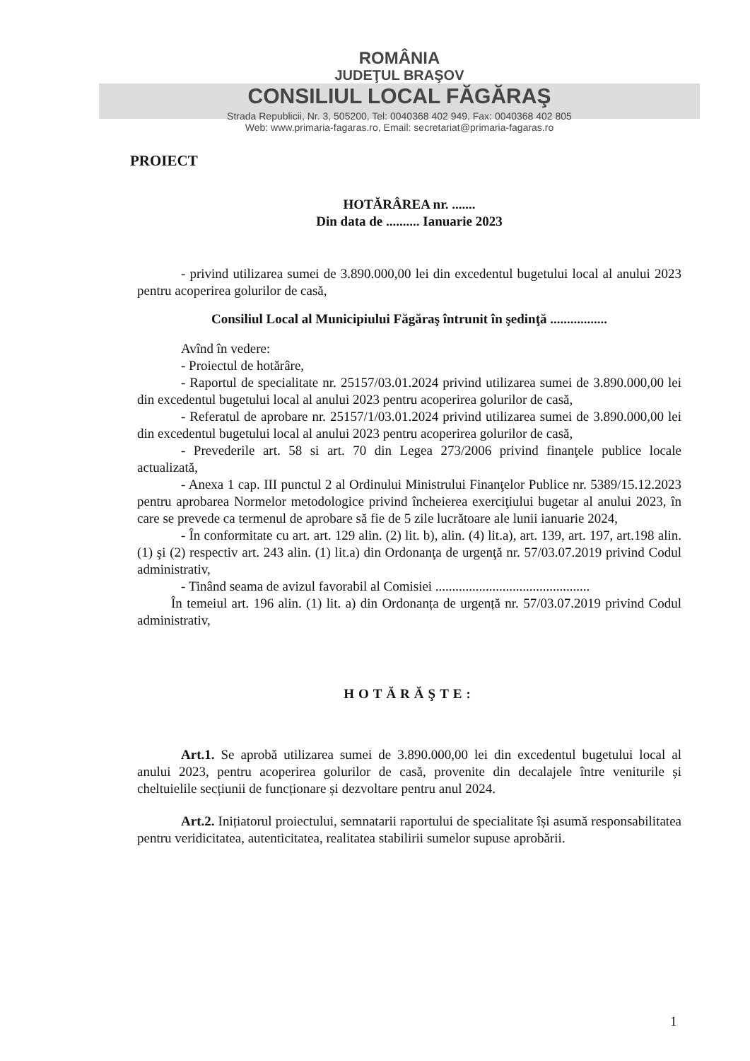ROMÂNIA
JUDEŢUL BRAŞOV
CONSILIUL LOCAL FĂGĂRAŞ
Strada Republicii, Nr. 3, 505200, Tel: 0040368 402 949, Fax: 0040368 402 805
Web: www.primaria-fagaras.ro, Email: secretariat@primaria-fagaras.ro
PROIECT
HOTĂRÂREA nr. .......
Din data de .......... Ianuarie 2023
- privind utilizarea sumei de 3.890.000,00 lei din excedentul bugetului local al anului 2023 pentru acoperirea golurilor de casă,
Consiliul Local al Municipiului Făgăraş întrunit în şedinţă .................
Avînd în vedere:
- Proiectul de hotărâre,
- Raportul de specialitate nr. 25157/03.01.2024 privind utilizarea sumei de 3.890.000,00 lei din excedentul bugetului local al anului 2023 pentru acoperirea golurilor de casă,
- Referatul de aprobare nr. 25157/1/03.01.2024 privind utilizarea sumei de 3.890.000,00 lei din excedentul bugetului local al anului 2023 pentru acoperirea golurilor de casă,
- Prevederile art. 58 si art. 70 din Legea 273/2006 privind finanţele publice locale actualizată,
- Anexa 1 cap. III punctul 2 al Ordinului Ministrului Finanţelor Publice nr. 5389/15.12.2023 pentru aprobarea Normelor metodologice privind încheierea exerciţiului bugetar al anului 2023, în care se prevede ca termenul de aprobare să fie de 5 zile lucrătoare ale lunii ianuarie 2024,
- În conformitate cu art. art. 129 alin. (2) lit. b), alin. (4) lit.a), art. 139, art. 197, art.198 alin. (1) şi (2) respectiv art. 243 alin. (1) lit.a) din Ordonanţa de urgenţă nr. 57/03.07.2019 privind Codul administrativ,
- Tinând seama de avizul favorabil al Comisiei ..............................................
În temeiul art. 196 alin. (1) lit. a) din Ordonanța de urgență nr. 57/03.07.2019 privind Codul administrativ,
HOTĂRĂŞTE:
Art.1. Se aprobă utilizarea sumei de 3.890.000,00 lei din excedentul bugetului local al anului 2023, pentru acoperirea golurilor de casă, provenite din decalajele între veniturile și cheltuielile secțiunii de funcționare și dezvoltare pentru anul 2024.
Art.2. Inițiatorul proiectului, semnatarii raportului de specialitate își asumă responsabilitatea pentru veridicitatea, autenticitatea, realitatea stabilirii sumelor supuse aprobării.
1